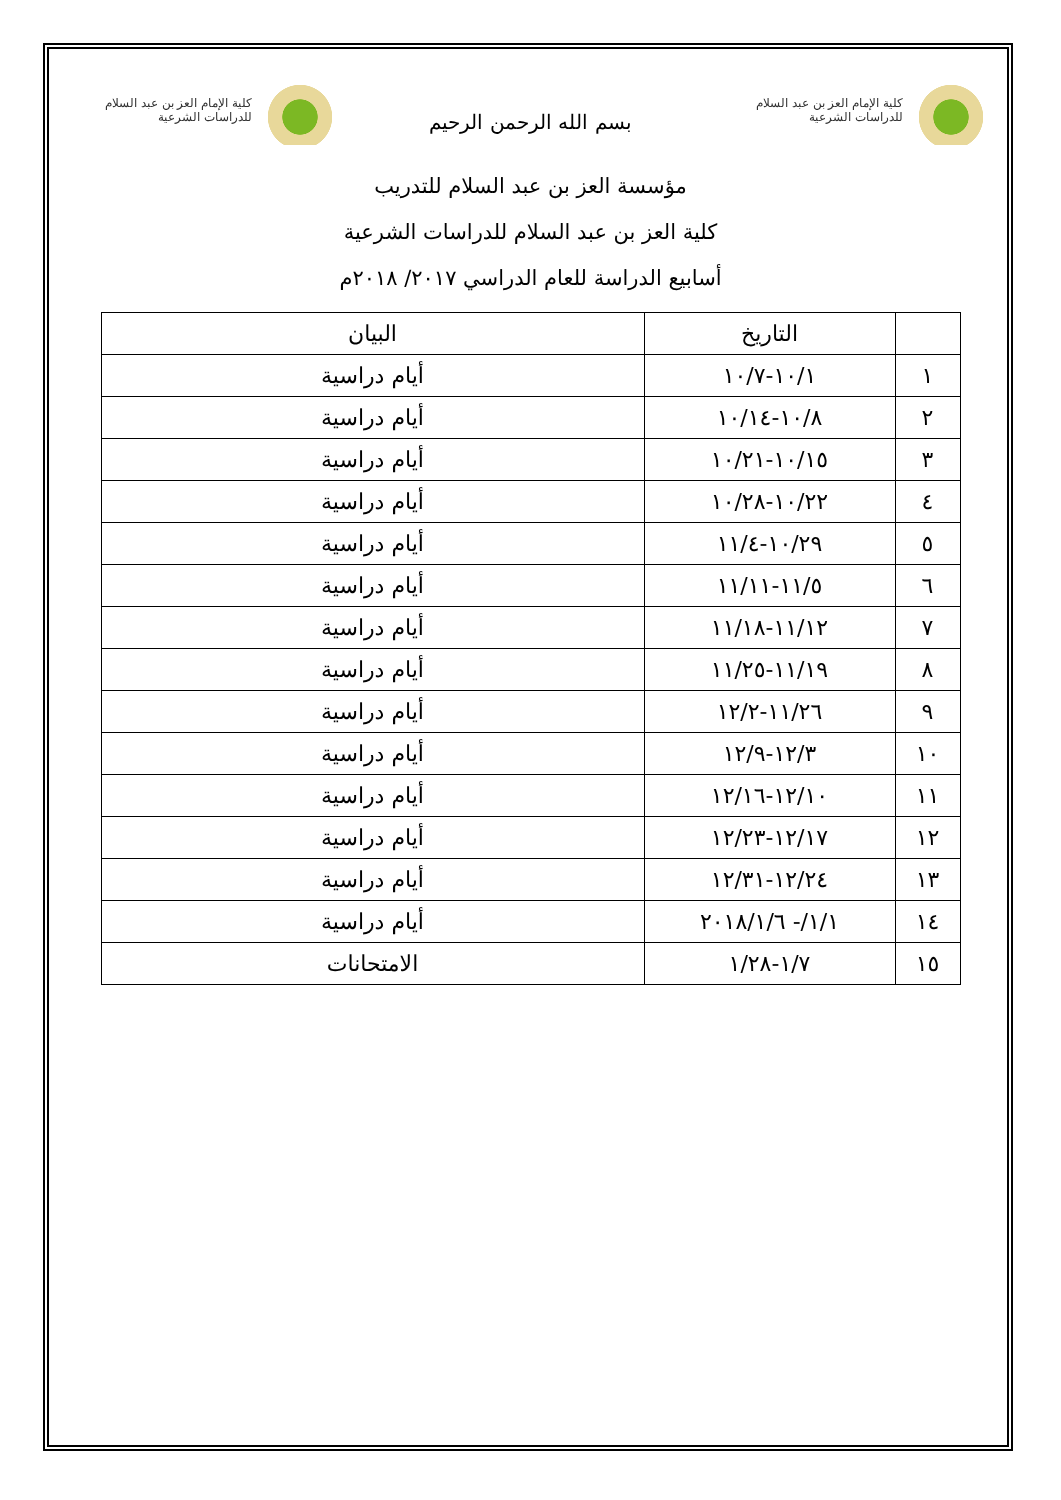كلية الإمام العز بن عبد السلام
للدراسات الشرعية
كلية الإمام العز بن عبد السلام
للدراسات الشرعية
بسم الله الرحمن الرحيم
مؤسسة العز بن عبد السلام للتدريب
كلية العز بن عبد السلام للدراسات الشرعية
أسابيع الدراسة للعام الدراسي ٢٠١٧/ ٢٠١٨م
| | التاريخ | البيان |
| --- | --- | --- |
| ١ | ١٠/١-١٠/٧ | أيام دراسية |
| ٢ | ١٠/٨-١٠/١٤ | أيام دراسية |
| ٣ | ١٠/١٥-١٠/٢١ | أيام دراسية |
| ٤ | ١٠/٢٢-١٠/٢٨ | أيام دراسية |
| ٥ | ١٠/٢٩-١١/٤ | أيام دراسية |
| ٦ | ١١/٥-١١/١١ | أيام دراسية |
| ٧ | ١١/١٢-١١/١٨ | أيام دراسية |
| ٨ | ١١/١٩-١١/٢٥ | أيام دراسية |
| ٩ | ١١/٢٦-١٢/٢ | أيام دراسية |
| ١٠ | ١٢/٣-١٢/٩ | أيام دراسية |
| ١١ | ١٢/١٠-١٢/١٦ | أيام دراسية |
| ١٢ | ١٢/١٧-١٢/٢٣ | أيام دراسية |
| ١٣ | ١٢/٢٤-١٢/٣١ | أيام دراسية |
| ١٤ | ١/١/- ٢٠١٨/١/٦ | أيام دراسية |
| ١٥ | ١/٧-١/٢٨ | الامتحانات |